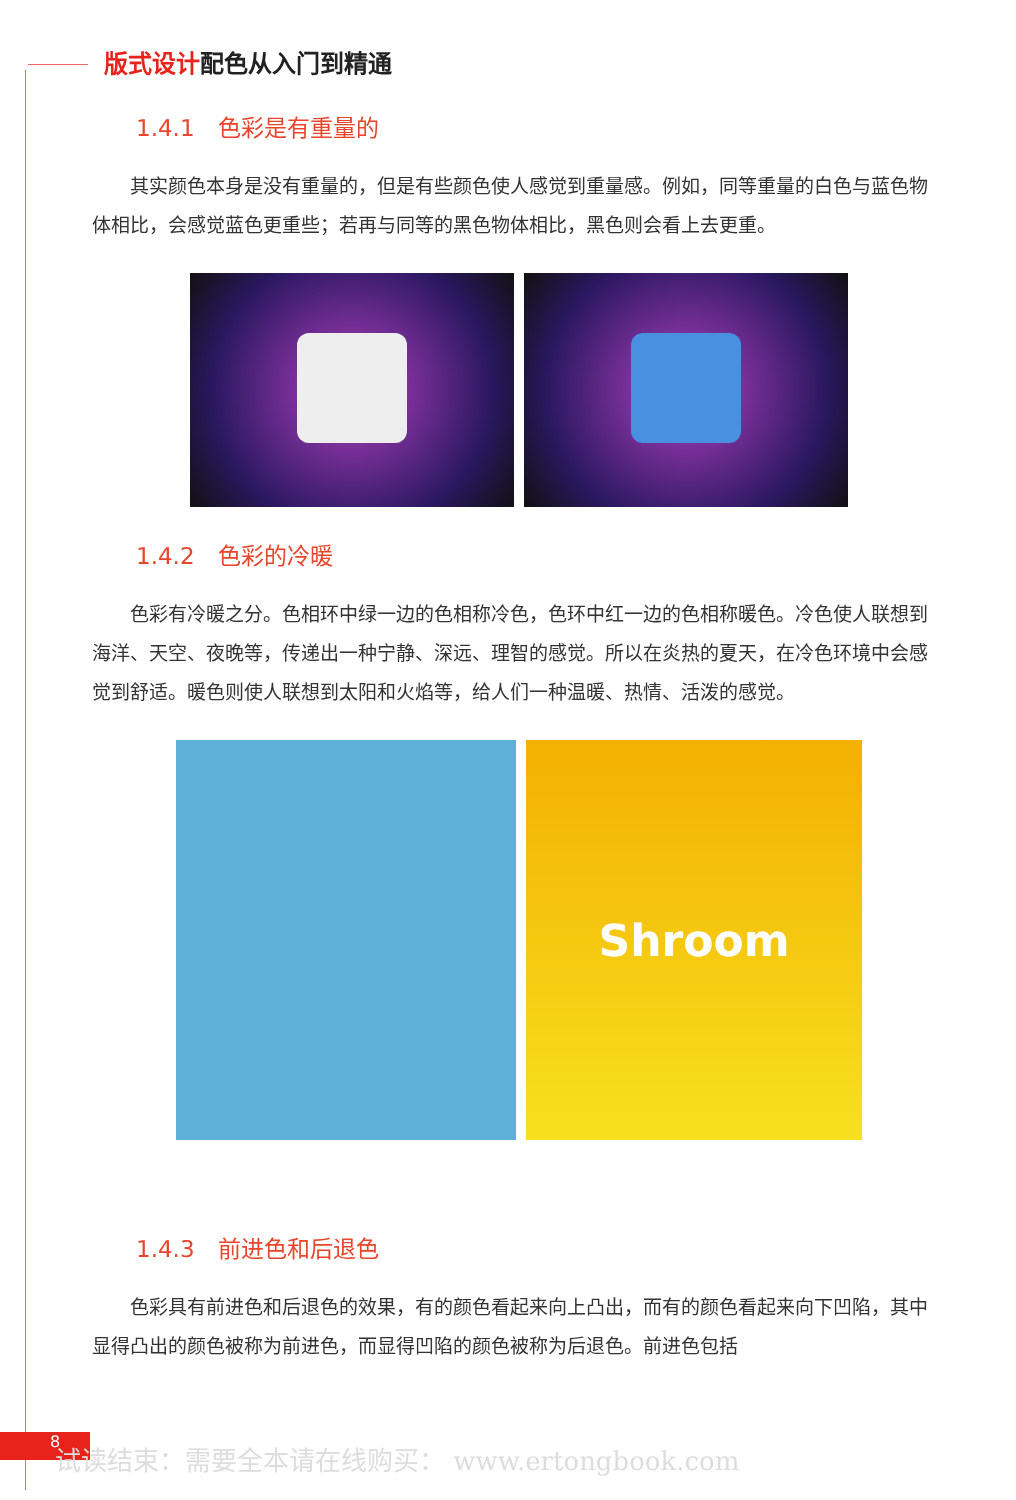版式设计配色从入门到精通
1.4.1　色彩是有重量的
其实颜色本身是没有重量的，但是有些颜色使人感觉到重量感。例如，同等重量的白色与蓝色物体相比，会感觉蓝色更重些；若再与同等的黑色物体相比，黑色则会看上去更重。
1.4.2　色彩的冷暖
色彩有冷暖之分。色相环中绿一边的色相称冷色，色环中红一边的色相称暖色。冷色使人联想到海洋、天空、夜晚等，传递出一种宁静、深远、理智的感觉。所以在炎热的夏天，在冷色环境中会感觉到舒适。暖色则使人联想到太阳和火焰等，给人们一种温暖、热情、活泼的感觉。
Shroom
1.4.3　前进色和后退色
色彩具有前进色和后退色的效果，有的颜色看起来向上凸出，而有的颜色看起来向下凹陷，其中显得凸出的颜色被称为前进色，而显得凹陷的颜色被称为后退色。前进色包括
8
试读结束：需要全本请在线购买： www.ertongbook.com